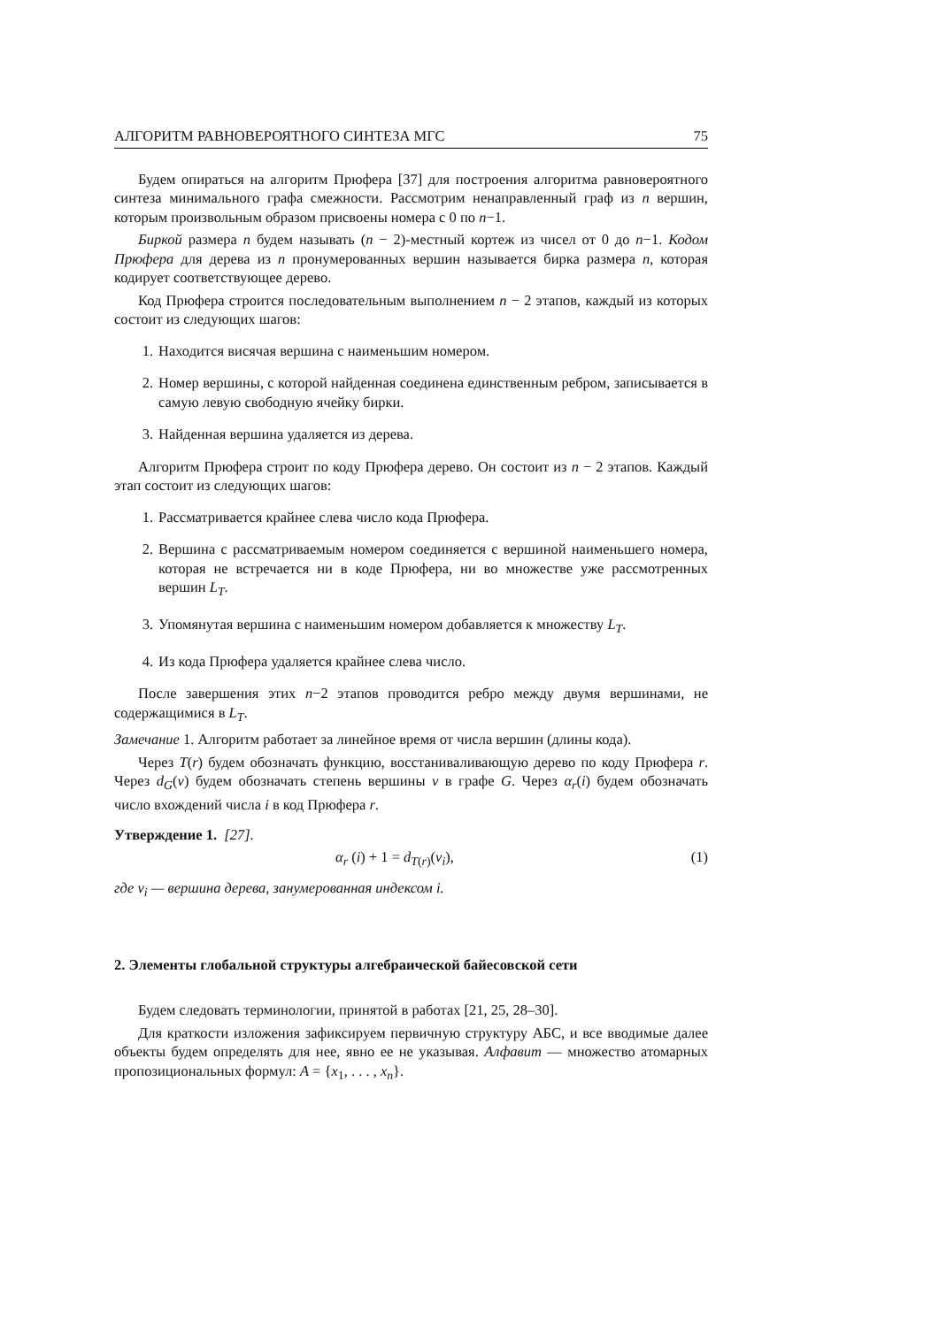АЛГОРИТМ РАВНОВЕРОЯТНОГО СИНТЕЗА МГС 75
Будем опираться на алгоритм Прюфера [37] для построения алгоритма равновероятного синтеза минимального графа смежности. Рассмотрим ненаправленный граф из n вершин, которым произвольным образом присвоены номера с 0 по n−1.
Биркой размера n будем называть (n − 2)-местный кортеж из чисел от 0 до n−1. Кодом Прюфера для дерева из n пронумерованных вершин называется бирка размера n, которая кодирует соответствующее дерево.
Код Прюфера строится последовательным выполнением n − 2 этапов, каждый из которых состоит из следующих шагов:
1. Находится висячая вершина с наименьшим номером.
2. Номер вершины, с которой найденная соединена единственным ребром, записывается в самую левую свободную ячейку бирки.
3. Найденная вершина удаляется из дерева.
Алгоритм Прюфера строит по коду Прюфера дерево. Он состоит из n − 2 этапов. Каждый этап состоит из следующих шагов:
1. Рассматривается крайнее слева число кода Прюфера.
2. Вершина с рассматриваемым номером соединяется с вершиной наименьшего номера, которая не встречается ни в коде Прюфера, ни во множестве уже рассмотренных вершин L<sub>T</sub>.
3. Упомянутая вершина с наименьшим номером добавляется к множеству L<sub>T</sub>.
4. Из кода Прюфера удаляется крайнее слева число.
После завершения этих n−2 этапов проводится ребро между двумя вершинами, не содержащимися в L<sub>T</sub>.
Замечание 1. Алгоритм работает за линейное время от числа вершин (длины кода).
Через T(r) будем обозначать функцию, восстаниваливающую дерево по коду Прюфера r. Через d<sub>G</sub>(v) будем обозначать степень вершины v в графе G. Через α<sub>r</sub>(i) будем обозначать число вхождений числа i в код Прюфера r.
Утверждение 1. [27].
α<sub>r</sub> (i) + 1 = d<sub>T(r)</sub>(v<sub>i</sub>), (1)
где v<sub>i</sub> — вершина дерева, занумерованная индексом i.
2. Элементы глобальной структуры алгебраической байесовской сети
Будем следовать терминологии, принятой в работах [21, 25, 28–30].
Для краткости изложения зафиксируем первичную структуру АБС, и все вводимые далее объекты будем определять для нее, явно ее не указывая. Алфавит — множество атомарных пропозициональных формул: A = {x<sub>1</sub>, . . . , x<sub>n</sub>}.